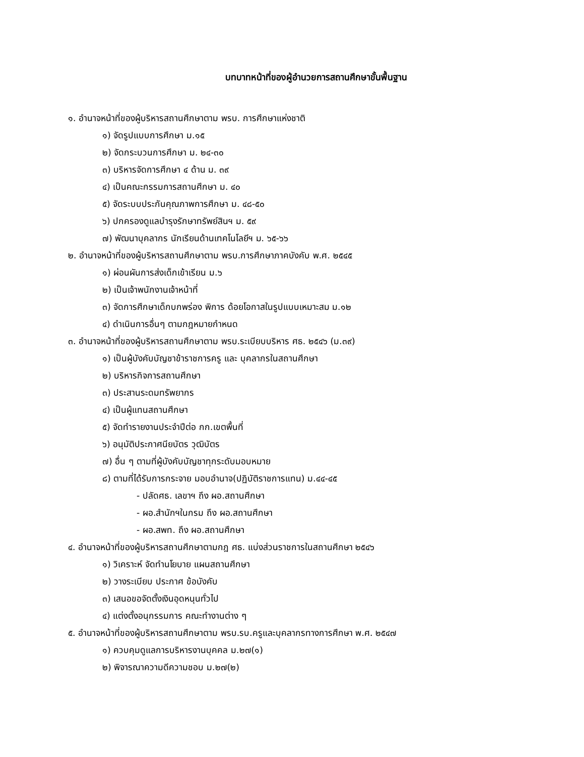บทบาทหน้าที่ของผู้อำนวยการสถานศึกษาขั้นพื้นฐาน
๑. อำนาจหน้าที่ของผู้บริหารสถานศึกษาตาม พรบ. การศึกษาแห่งชาติ
๑) จัดรูปแบบการศึกษา ม.๑๕
๒) จัดกระบวนการศึกษา ม. ๒๔-๓๐
๓) บริหารจัดการศึกษา ๔ ด้าน ม. ๓๙
๔) เป็นคณะกรรมการสถานศึกษา ม. ๔๐
๕) จัดระบบประกันคุณภาพการศึกษา ม. ๔๘-๕๐
๖) ปกครองดูแลบำรุงรักษาทรัพย์สินฯ ม. ๕๙
๗) พัฒนาบุคลากร นักเรียนด้านเทคโนโลยีฯ ม. ๖๕-๖๖
๒. อำนาจหน้าที่ของผู้บริหารสถานศึกษาตาม พรบ.การศึกษาภาคบังคับ พ.ศ. ๒๕๔๕
๑) ผ่อนผันการส่งเด็กเข้าเรียน ม.๖
๒) เป็นเจ้าพนักงานเจ้าหน้าที่
๓) จัดการศึกษาเด็กบกพร่อง พิการ ด้อยโอกาสในรูปแบบเหมาะสม ม.๑๒
๔) ดำเนินการอื่นๆ ตามกฎหมายกำหนด
๓. อำนาจหน้าที่ของผู้บริหารสถานศึกษาตาม พรบ.ระเบียบบริหาร ศธ. ๒๕๔๖ (ม.๓๙)
๑) เป็นผู้บังคับบัญชาข้าราชการครู และ บุคลากรในสถานศึกษา
๒) บริหารกิจการสถานศึกษา
๓) ประสานระดมทรัพยากร
๔) เป็นผู้แทนสถานศึกษา
๕) จัดทำรายงานประจำปีต่อ กก.เขตพื้นที่
๖) อนุมัติประกาศนียบัตร วุฒิบัตร
๗) อื่น ๆ ตามที่ผู้บังคับบัญชาทุกระดับมอบหมาย
๘) ตามที่ได้รับการกระจาย มอบอำนาจ(ปฏิบัติราชการแทน) ม.๔๔-๔๕
- ปลัดศธ. เลขาฯ ถึง ผอ.สถานศึกษา
- ผอ.สำนักฯในกรม ถึง ผอ.สถานศึกษา
- ผอ.สพท. ถึง ผอ.สถานศึกษา
๔. อำนาจหน้าที่ของผู้บริหารสถานศึกษาตามกฎ ศธ. แบ่งส่วนราชการในสถานศึกษา ๒๕๔๖
๑) วิเคราะห์ จัดทำนโยบาย แผนสถานศึกษา
๒) วางระเบียบ ประกาศ ข้อบังคับ
๓) เสนอขอจัดตั้งเงินอุดหนุนทั่วไป
๔) แต่งตั้งอนุกรรมการ คณะทำงานต่าง ๆ
๕. อำนาจหน้าที่ของผู้บริหารสถานศึกษาตาม พรบ.รบ.ครูและบุคลากรทางการศึกษา พ.ศ. ๒๕๔๗
๑) ควบคุมดูแลการบริหารงานบุคคล ม.๒๗(๑)
๒) พิจารณาความดีความชอบ ม.๒๗(๒)